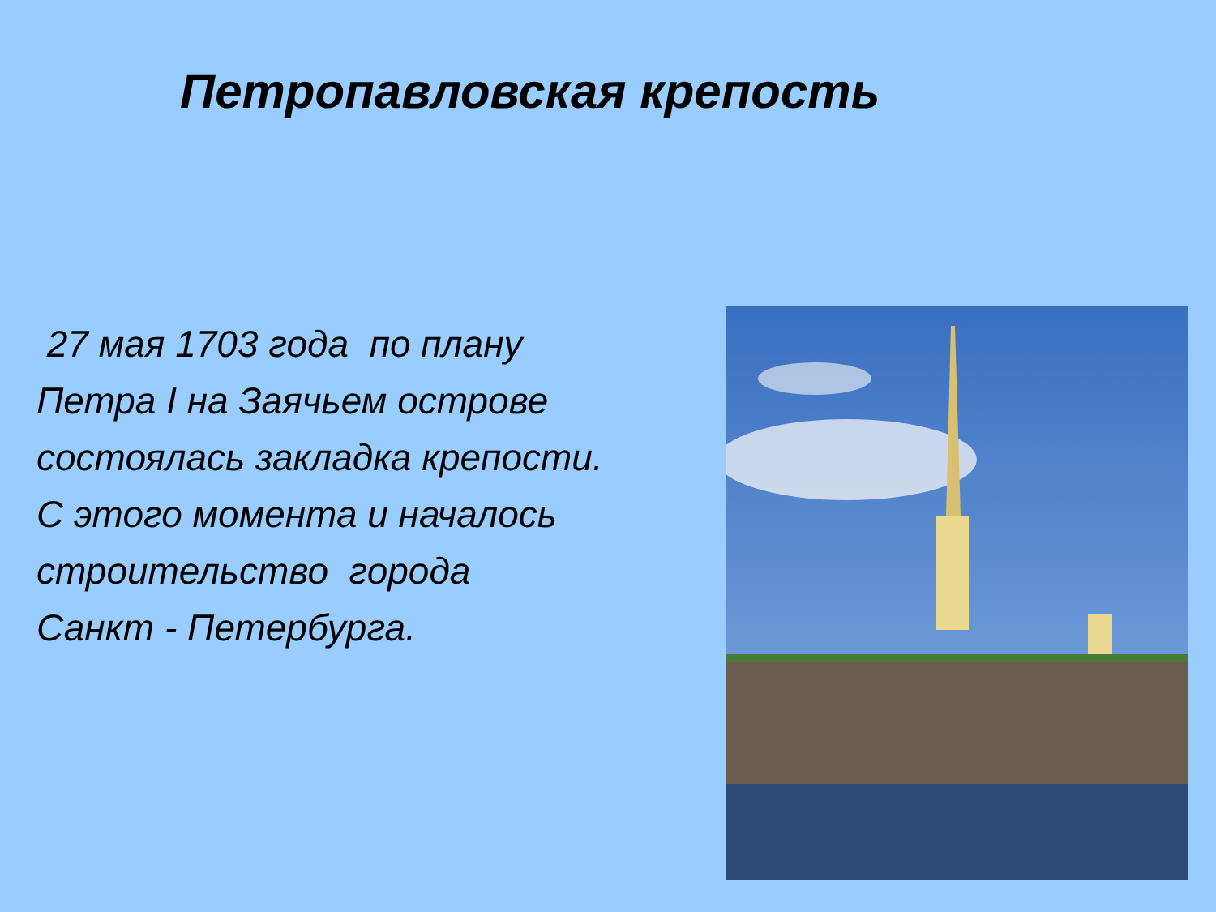Петропавловская крепость
27 мая 1703 года по плану
Петра I на Заячьем острове
состоялась закладка крепости.
С этого момента и началось
строительство города
Санкт - Петербурга.